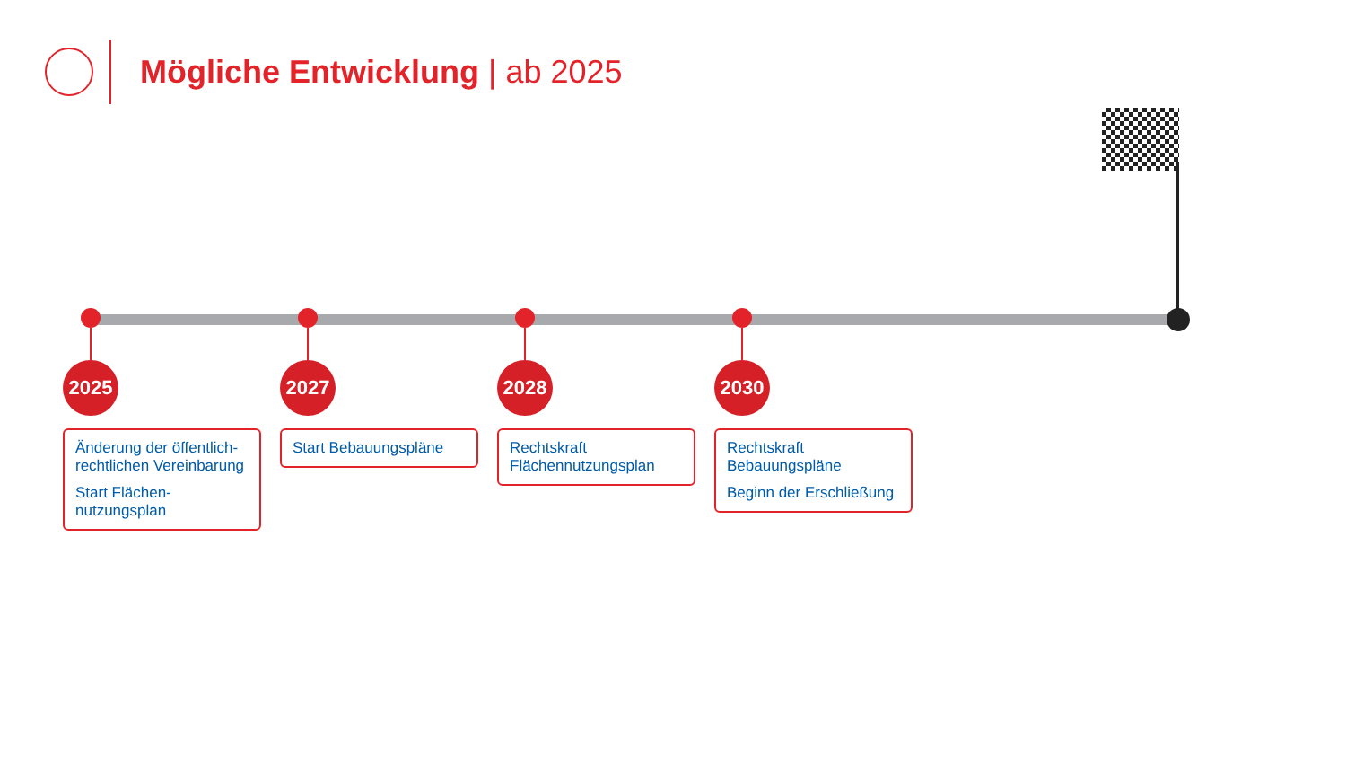Mögliche Entwicklung | ab 2025
2025
Änderung der öffentlich-rechtlichen Vereinbarung
Start Flächen-nutzungsplan
2027
Start Bebauungspläne
2028
Rechtskraft Flächennutzungsplan
2030
Rechtskraft Bebauungspläne
Beginn der Erschließung